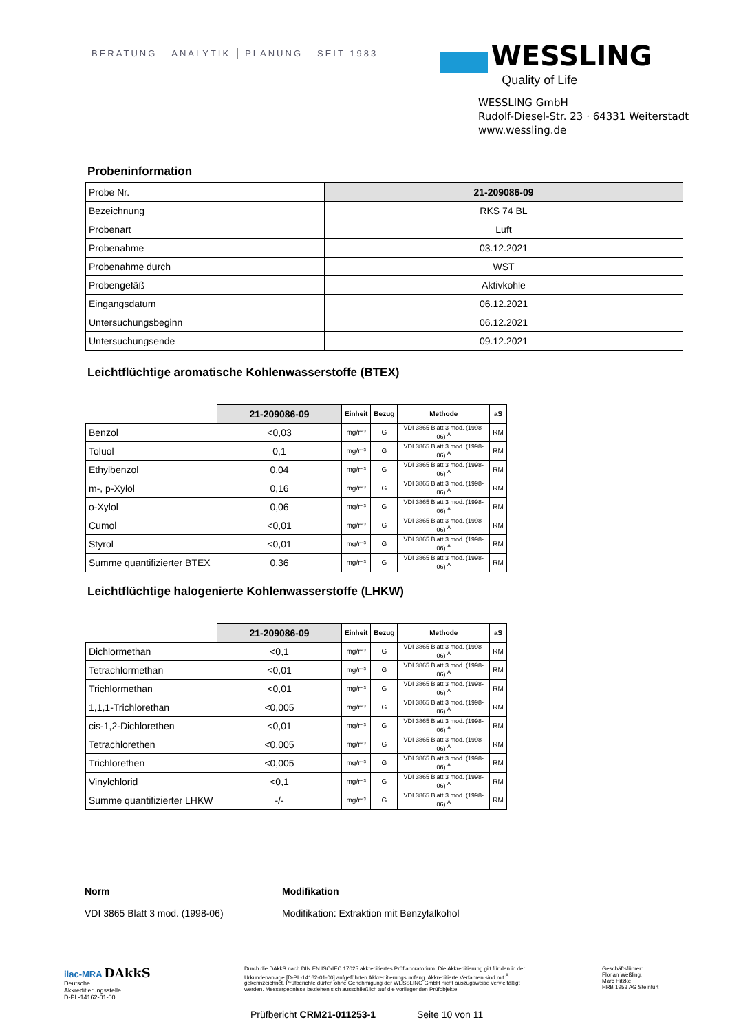BERATUNG ANALYTIK PLANUNG SEIT 1983
WESSLING
Quality of Life
WESSLING GmbH
Rudolf-Diesel-Str. 23 · 64331 Weiterstadt
www.wessling.de
Probeninformation
| Probe Nr. | 21-209086-09 |
| Bezeichnung | RKS 74 BL |
| Probenart | Luft |
| Probenahme | 03.12.2021 |
| Probenahme durch | WST |
| Probengefäß | Aktivkohle |
| Eingangsdatum | 06.12.2021 |
| Untersuchungsbeginn | 06.12.2021 |
| Untersuchungsende | 09.12.2021 |
Leichtflüchtige aromatische Kohlenwasserstoffe (BTEX)
| | 21-209086-09 | Einheit | Bezug | Methode | aS |
| --- | --- | --- | --- | --- | --- |
| Benzol | <0,03 | mg/m³ | G | VDI 3865 Blatt 3 mod. (1998-06) <sup>A</sup> | RM |
| Toluol | 0,1 | mg/m³ | G | VDI 3865 Blatt 3 mod. (1998-06) <sup>A</sup> | RM |
| Ethylbenzol | 0,04 | mg/m³ | G | VDI 3865 Blatt 3 mod. (1998-06) <sup>A</sup> | RM |
| m-, p-Xylol | 0,16 | mg/m³ | G | VDI 3865 Blatt 3 mod. (1998-06) <sup>A</sup> | RM |
| o-Xylol | 0,06 | mg/m³ | G | VDI 3865 Blatt 3 mod. (1998-06) <sup>A</sup> | RM |
| Cumol | <0,01 | mg/m³ | G | VDI 3865 Blatt 3 mod. (1998-06) <sup>A</sup> | RM |
| Styrol | <0,01 | mg/m³ | G | VDI 3865 Blatt 3 mod. (1998-06) <sup>A</sup> | RM |
| Summe quantifizierter BTEX | 0,36 | mg/m³ | G | VDI 3865 Blatt 3 mod. (1998-06) <sup>A</sup> | RM |
Leichtflüchtige halogenierte Kohlenwasserstoffe (LHKW)
| | 21-209086-09 | Einheit | Bezug | Methode | aS |
| --- | --- | --- | --- | --- | --- |
| Dichlormethan | <0,1 | mg/m³ | G | VDI 3865 Blatt 3 mod. (1998-06) <sup>A</sup> | RM |
| Tetrachlormethan | <0,01 | mg/m³ | G | VDI 3865 Blatt 3 mod. (1998-06) <sup>A</sup> | RM |
| Trichlormethan | <0,01 | mg/m³ | G | VDI 3865 Blatt 3 mod. (1998-06) <sup>A</sup> | RM |
| 1,1,1-Trichlorethan | <0,005 | mg/m³ | G | VDI 3865 Blatt 3 mod. (1998-06) <sup>A</sup> | RM |
| cis-1,2-Dichlorethen | <0,01 | mg/m³ | G | VDI 3865 Blatt 3 mod. (1998-06) <sup>A</sup> | RM |
| Tetrachlorethen | <0,005 | mg/m³ | G | VDI 3865 Blatt 3 mod. (1998-06) <sup>A</sup> | RM |
| Trichlorethen | <0,005 | mg/m³ | G | VDI 3865 Blatt 3 mod. (1998-06) <sup>A</sup> | RM |
| Vinylchlorid | <0,1 | mg/m³ | G | VDI 3865 Blatt 3 mod. (1998-06) <sup>A</sup> | RM |
| Summe quantifizierter LHKW | -/- | mg/m³ | G | VDI 3865 Blatt 3 mod. (1998-06) <sup>A</sup> | RM |
Norm
VDI 3865 Blatt 3 mod. (1998-06)
Modifikation
Modifikation: Extraktion mit Benzylalkohol
ilac-MRA DAkkS
Deutsche
Akkreditierungsstelle
D-PL-14162-01-00
Durch die DAkkS nach DIN EN ISO/IEC 17025 akkreditiertes Prüflaboratorium. Die Akkreditierung gilt für den in der Urkundenanlage [D-PL-14162-01-00] aufgeführten Akkreditierungsumfang. Akkreditierte Verfahren sind mit <sup>A</sup> gekennzeichnet. Prüfberichte dürfen ohne Genehmigung der WESSLING GmbH nicht auszugsweise vervielfältigt werden. Messergebnisse beziehen sich ausschließlich auf die vorliegenden Prüfobjekte.
Geschäftsführer:
Florian Weßling,
Marc Hitzke
HRB 1953 AG Steinfurt
Prüfbericht CRM21-011253-1 Seite 10 von 11